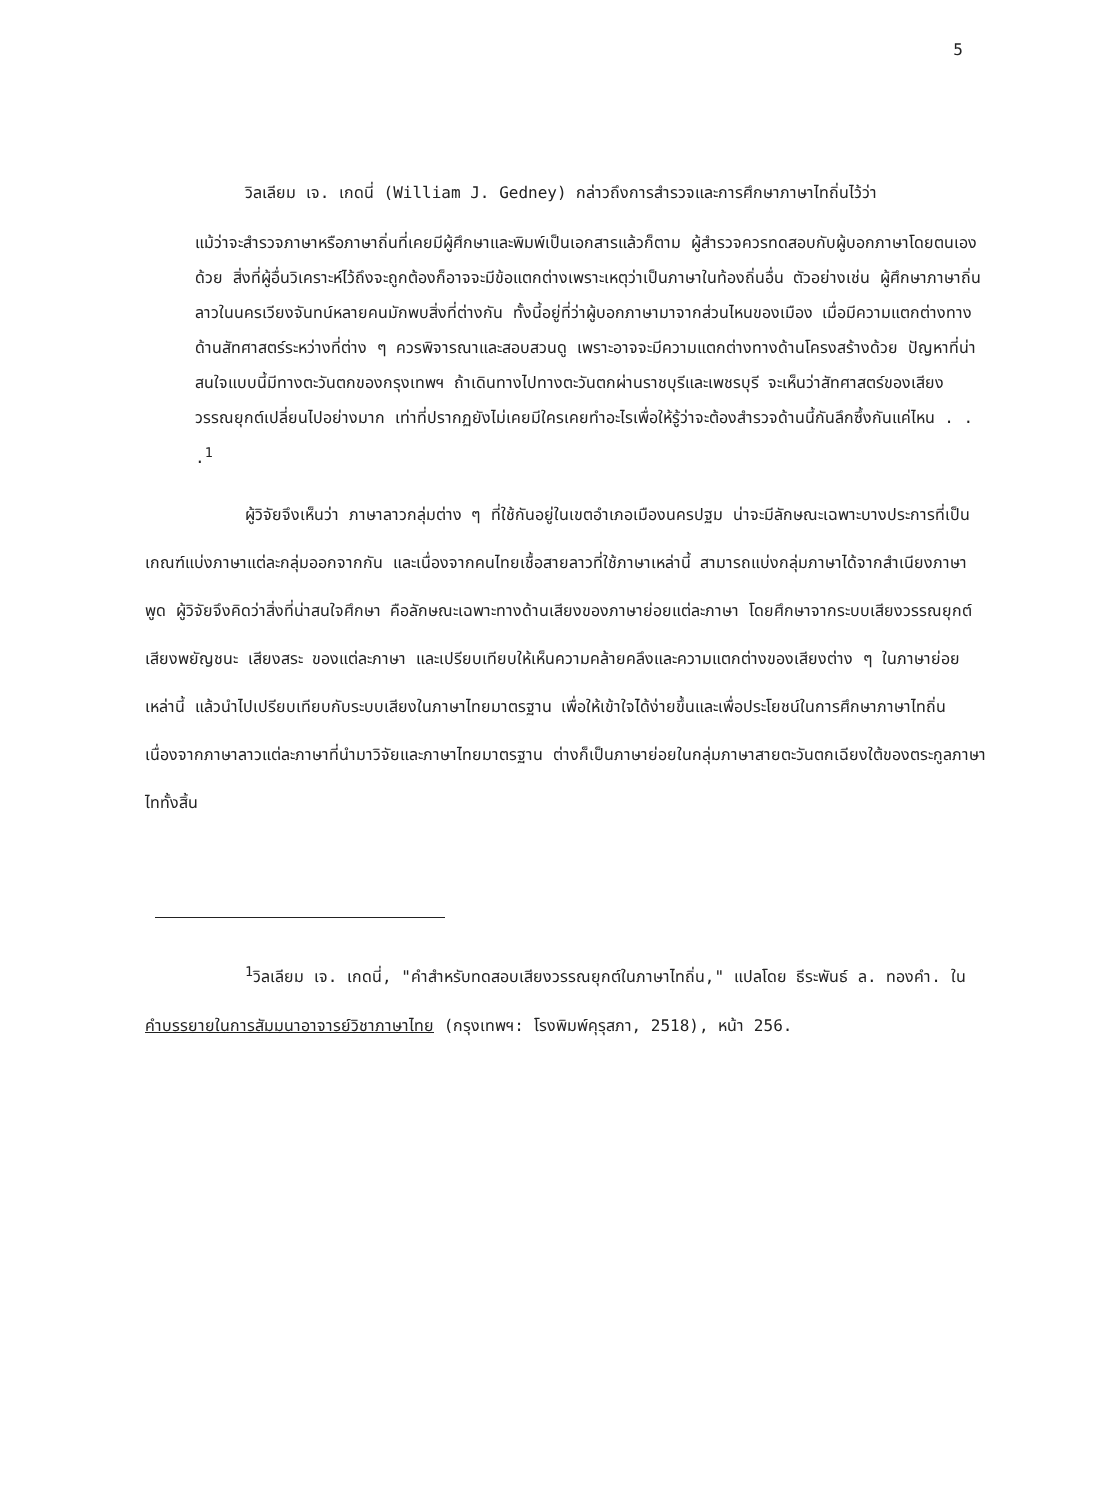5
วิลเลียม เจ. เกดนี่ (William J. Gedney) กล่าวถึงการสำรวจและการศึกษาภาษาไทถิ่นไว้ว่า
แม้ว่าจะสำรวจภาษาหรือภาษาถิ่นที่เคยมีผู้ศึกษาและพิมพ์เป็นเอกสารแล้วก็ตาม ผู้สำรวจควรทดสอบกับผู้บอกภาษาโดยตนเองด้วย สิ่งที่ผู้อื่นวิเคราะห์ไว้ถึงจะถูกต้องก็อาจจะมีข้อแตกต่างเพราะเหตุว่าเป็นภาษาในท้องถิ่นอื่น ตัวอย่างเช่น ผู้ศึกษาภาษาถิ่นลาวในนครเวียงจันทน์หลายคนมักพบสิ่งที่ต่างกัน ทั้งนี้อยู่ที่ว่าผู้บอกภาษามาจากส่วนไหนของเมือง เมื่อมีความแตกต่างทางด้านสัทศาสตร์ระหว่างที่ต่าง ๆ ควรพิจารณาและสอบสวนดู เพราะอาจจะมีความแตกต่างทางด้านโครงสร้างด้วย ปัญหาที่น่าสนใจแบบนี้มีทางตะวันตกของกรุงเทพฯ ถ้าเดินทางไปทางตะวันตกผ่านราชบุรีและเพชรบุรี จะเห็นว่าสัทศาสตร์ของเสียงวรรณยุกต์เปลี่ยนไปอย่างมาก เท่าที่ปรากฏยังไม่เคยมีใครเคยทำอะไรเพื่อให้รู้ว่าจะต้องสำรวจด้านนี้กันลึกซึ้งกันแค่ไหน . . .<sup>1</sup>
ผู้วิจัยจึงเห็นว่า ภาษาลาวกลุ่มต่าง ๆ ที่ใช้กันอยู่ในเขตอำเภอเมืองนครปฐม น่าจะมีลักษณะเฉพาะบางประการที่เป็นเกณฑ์แบ่งภาษาแต่ละกลุ่มออกจากกัน และเนื่องจากคนไทยเชื้อสายลาวที่ใช้ภาษาเหล่านี้ สามารถแบ่งกลุ่มภาษาได้จากสำเนียงภาษาพูด ผู้วิจัยจึงคิดว่าสิ่งที่น่าสนใจศึกษา คือลักษณะเฉพาะทางด้านเสียงของภาษาย่อยแต่ละภาษา โดยศึกษาจากระบบเสียงวรรณยุกต์ เสียงพยัญชนะ เสียงสระ ของแต่ละภาษา และเปรียบเทียบให้เห็นความคล้ายคลึงและความแตกต่างของเสียงต่าง ๆ ในภาษาย่อยเหล่านี้ แล้วนำไปเปรียบเทียบกับระบบเสียงในภาษาไทยมาตรฐาน เพื่อให้เข้าใจได้ง่ายขึ้นและเพื่อประโยชน์ในการศึกษาภาษาไทถิ่น เนื่องจากภาษาลาวแต่ละภาษาที่นำมาวิจัยและภาษาไทยมาตรฐาน ต่างก็เป็นภาษาย่อยในกลุ่มภาษาสายตะวันตกเฉียงใต้ของตระกูลภาษาไททั้งสิ้น
<sup>1</sup> วิลเลียม เจ. เกดนี่, "คำสำหรับทดสอบเสียงวรรณยุกต์ในภาษาไทถิ่น," แปลโดย ธีระพันธ์ ล. ทองคำ. ใน คำบรรยายในการสัมมนาอาจารย์วิชาภาษาไทย (กรุงเทพฯ: โรงพิมพ์คุรุสภา, 2518), หน้า 256.